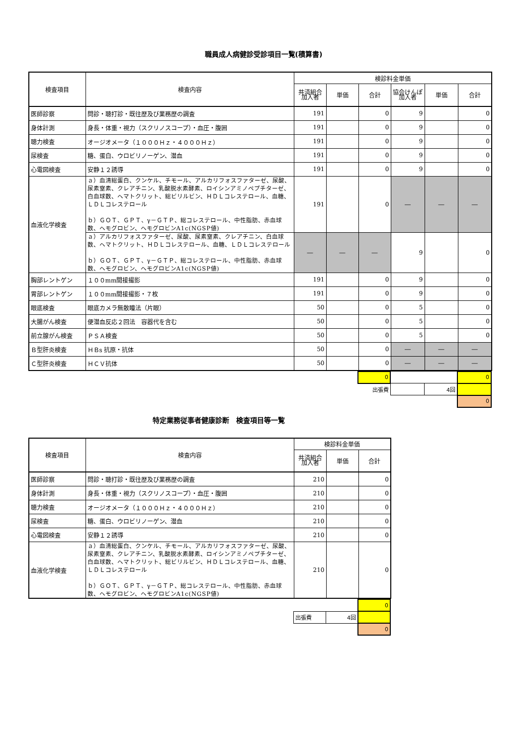職員成人病健診受診項目一覧(積算書)
| 検査項目 | 検査内容 | 検診料金単価 | | | | | |
| --- | --- | --- | --- | --- | --- | --- | --- |
| | | 共済組合 加入者 | 単価 | 合計 | 協会けんぽ 加入者 | 単価 | 合計 |
| 医師診察 | 問診・聴打診・既往歴及び業務歴の調査 | 191 | | 0 | 9 | | 0 |
| 身体計測 | 身長・体重・視力（スクリノスコープ）・血圧・腹囲 | 191 | | 0 | 9 | | 0 |
| 聴力検査 | オージオメータ（１０００Ｈｚ・４０００Ｈｚ） | 191 | | 0 | 9 | | 0 |
| 尿検査 | 糖、蛋白、ウロビリノーゲン、潜血 | 191 | | 0 | 9 | | 0 |
| 心電図検査 | 安静１２誘導 | 191 | | 0 | 9 | | 0 |
| 血液化学検査 | ａ）血清総蛋白、クンケル、チモール、アルカリフォスファターゼ、尿酸、尿素窒素、クレアチニン、乳酸脱水素酵素、ロイシンアミノペプチターゼ、白血球数、ヘマトクリット、総ビリルビン、ＨＤＬコレステロール、血糖、ＬＤＬコレステロール ｂ）ＧＯＴ、ＧＰＴ、γ－ＧＴＰ、総コレステロール、中性脂肪、赤血球数、ヘモグロビン、ヘモグロビンA1c(NGSP値) | 191 | | 0 | ― | ― | ― |
| | ａ）アルカリフォスファターゼ、尿酸、尿素窒素、クレアチニン、白血球数、ヘマトクリット、ＨＤＬコレステロール、血糖、ＬＤＬコレステロール ｂ）ＧＯＴ、ＧＰＴ、γ－ＧＴＰ、総コレステロール、中性脂肪、赤血球数、ヘモグロビン、ヘモグロビンA1c(NGSP値) | ― | ― | ― | 9 | | 0 |
| 胸部レントゲン | １００mm間接撮影 | 191 | | 0 | 9 | | 0 |
| 胃部レントゲン | １００mm間接撮影・７枚 | 191 | | 0 | 9 | | 0 |
| 眼底検査 | 眼底カメラ無散瞳法（片眼） | 50 | | 0 | 5 | | 0 |
| 大腸がん検査 | 便潜血反応２回法 容器代を含む | 50 | | 0 | 5 | | 0 |
| 前立腺がん検査 | ＰＳＡ検査 | 50 | | 0 | 5 | | 0 |
| Ｂ型肝炎検査 | ＨＢs 抗原・抗体 | 50 | | 0 | ― | ― | ― |
| Ｃ型肝炎検査 | ＨＣＶ抗体 | 50 | | 0 | ― | ― | ― |
| | | | | 0 | | | 0 |
| | | | | 出張費 | | 4回 | |
| | | | | | | | 0 |
特定業務従事者健康診断　検査項目等一覧
| 検査項目 | 検査内容 | 検診料金単価 | | |
| --- | --- | --- | --- | --- |
| | | 共済組合 加入者 | 単価 | 合計 |
| 医師診察 | 問診・聴打診・既往歴及び業務歴の調査 | 210 | | 0 |
| 身体計測 | 身長・体重・視力（スクリノスコープ）・血圧・腹囲 | 210 | | 0 |
| 聴力検査 | オージオメータ（１０００Ｈｚ・４０００Ｈｚ） | 210 | | 0 |
| 尿検査 | 糖、蛋白、ウロビリノーゲン、潜血 | 210 | | 0 |
| 心電図検査 | 安静１２誘導 | 210 | | 0 |
| 血液化学検査 | ａ）血清総蛋白、クンケル、チモール、アルカリフォスファターゼ、尿酸、尿素窒素、クレアチニン、乳酸脱水素酵素、ロイシンアミノペプチターゼ、白血球数、ヘマトクリット、総ビリルビン、ＨＤＬコレステロール、血糖、ＬＤＬコレステロール ｂ）ＧＯＴ、ＧＰＴ、γ－ＧＴＰ、総コレステロール、中性脂肪、赤血球数、ヘモグロビン、ヘモグロビンA1c(NGSP値) | 210 | | 0 |
| | | | | 0 |
| | | 出張費 | 4回 | |
| | | | | 0 |